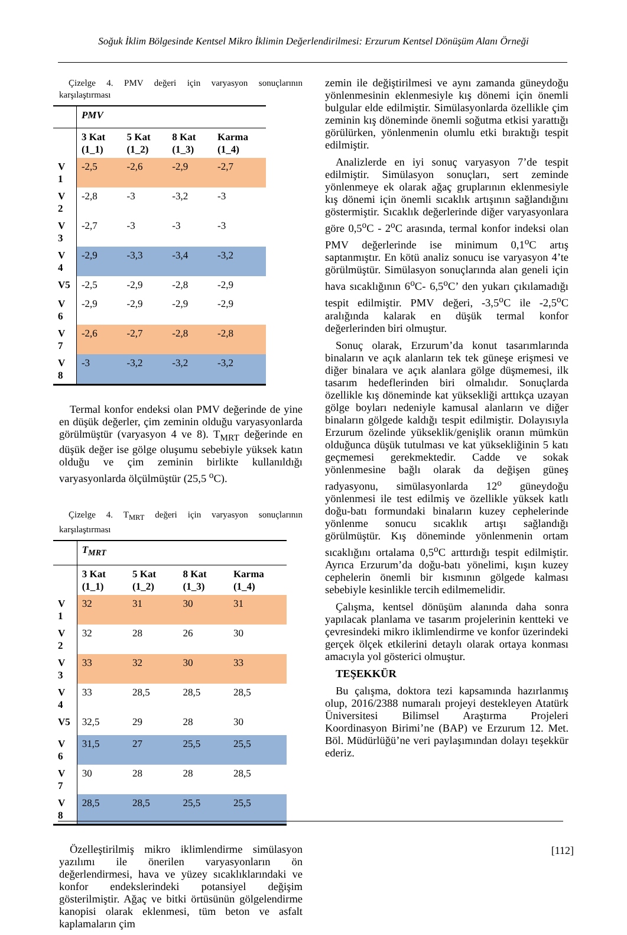Soğuk İklim Bölgesinde Kentsel Mikro İklimin Değerlendirilmesi: Erzurum Kentsel Dönüşüm Alanı Örneği
Çizelge 4. PMV değeri için varyasyon sonuçlarının karşılaştırması
| | PMV | | | |
| | 3 Kat (1_1) | 5 Kat (1_2) | 8 Kat (1_3) | Karma (1_4) |
| V 1 | -2,5 | -2,6 | -2,9 | -2,7 |
| V 2 | -2,8 | -3 | -3,2 | -3 |
| V 3 | -2,7 | -3 | -3 | -3 |
| V 4 | -2,9 | -3,3 | -3,4 | -3,2 |
| V5 | -2,5 | -2,9 | -2,8 | -2,9 |
| V 6 | -2,9 | -2,9 | -2,9 | -2,9 |
| V 7 | -2,6 | -2,7 | -2,8 | -2,8 |
| V 8 | -3 | -3,2 | -3,2 | -3,2 |
Termal konfor endeksi olan PMV değerinde de yine en düşük değerler, çim zeminin olduğu varyasyonlarda görülmüştür (varyasyon 4 ve 8). T<sub>MRT</sub> değerinde en düşük değer ise gölge oluşumu sebebiyle yüksek katın olduğu ve çim zeminin birlikte kullanıldığı varyasyonlarda ölçülmüştür (25,5 <sup>o</sup>C).
Çizelge 4. T<sub>MRT</sub> değeri için varyasyon sonuçlarının karşılaştırması
| | T<sub>MRT</sub> | | | |
| | 3 Kat (1_1) | 5 Kat (1_2) | 8 Kat (1_3) | Karma (1_4) |
| V 1 | 32 | 31 | 30 | 31 |
| V 2 | 32 | 28 | 26 | 30 |
| V 3 | 33 | 32 | 30 | 33 |
| V 4 | 33 | 28,5 | 28,5 | 28,5 |
| V5 | 32,5 | 29 | 28 | 30 |
| V 6 | 31,5 | 27 | 25,5 | 25,5 |
| V 7 | 30 | 28 | 28 | 28,5 |
| V 8 | 28,5 | 28,5 | 25,5 | 25,5 |
Özelleştirilmiş mikro iklimlendirme simülasyon yazılımı ile önerilen varyasyonların ön değerlendirmesi, hava ve yüzey sıcaklıklarındaki ve konfor endekslerindeki potansiyel değişim gösterilmiştir. Ağaç ve bitki örtüsünün gölgelendirme kanopisi olarak eklenmesi, tüm beton ve asfalt kaplamaların çim
zemin ile değiştirilmesi ve aynı zamanda güneydoğu yönlenmesinin eklenmesiyle kış dönemi için önemli bulgular elde edilmiştir. Simülasyonlarda özellikle çim zeminin kış döneminde önemli soğutma etkisi yarattığı görülürken, yönlenmenin olumlu etki bıraktığı tespit edilmiştir.
Analizlerde en iyi sonuç varyasyon 7’de tespit edilmiştir. Simülasyon sonuçları, sert zeminde yönlenmeye ek olarak ağaç gruplarının eklenmesiyle kış dönemi için önemli sıcaklık artışının sağlandığını göstermiştir. Sıcaklık değerlerinde diğer varyasyonlara göre 0,5<sup>o</sup>C - 2<sup>o</sup>C arasında, termal konfor indeksi olan PMV değerlerinde ise minimum 0,1<sup>o</sup>C artış saptanmıştır. En kötü analiz sonucu ise varyasyon 4’te görülmüştür. Simülasyon sonuçlarında alan geneli için hava sıcaklığının 6<sup>o</sup>C- 6,5<sup>o</sup>C’ den yukarı çıkılamadığı tespit edilmiştir. PMV değeri, -3,5<sup>o</sup>C ile -2,5<sup>o</sup>C aralığında kalarak en düşük termal konfor değerlerinden biri olmuştur.
Sonuç olarak, Erzurum’da konut tasarımlarında binaların ve açık alanların tek tek güneşe erişmesi ve diğer binalara ve açık alanlara gölge düşmemesi, ilk tasarım hedeflerinden biri olmalıdır. Sonuçlarda özellikle kış döneminde kat yüksekliği arttıkça uzayan gölge boyları nedeniyle kamusal alanların ve diğer binaların gölgede kaldığı tespit edilmiştir. Dolayısıyla Erzurum özelinde yükseklik/genişlik oranın mümkün olduğunca düşük tutulması ve kat yüksekliğinin 5 katı geçmemesi gerekmektedir. Cadde ve sokak yönlenmesine bağlı olarak da değişen güneş radyasyonu, simülasyonlarda 12<sup>o</sup> güneydoğu yönlenmesi ile test edilmiş ve özellikle yüksek katlı doğu-batı formundaki binaların kuzey cephelerinde yönlenme sonucu sıcaklık artışı sağlandığı görülmüştür. Kış döneminde yönlenmenin ortam sıcaklığını ortalama 0,5<sup>o</sup>C arttırdığı tespit edilmiştir. Ayrıca Erzurum’da doğu-batı yönelimi, kışın kuzey cephelerin önemli bir kısmının gölgede kalması sebebiyle kesinlikle tercih edilmemelidir.
Çalışma, kentsel dönüşüm alanında daha sonra yapılacak planlama ve tasarım projelerinin kentteki ve çevresindeki mikro iklimlendirme ve konfor üzerindeki gerçek ölçek etkilerini detaylı olarak ortaya konması amacıyla yol gösterici olmuştur.
TEŞEKKÜR
Bu çalışma, doktora tezi kapsamında hazırlanmış olup, 2016/2388 numaralı projeyi destekleyen Atatürk Üniversitesi Bilimsel Araştırma Projeleri Koordinasyon Birimi’ne (BAP) ve Erzurum 12. Met. Böl. Müdürlüğü’ne veri paylaşımından dolayı teşekkür ederiz.
[112]